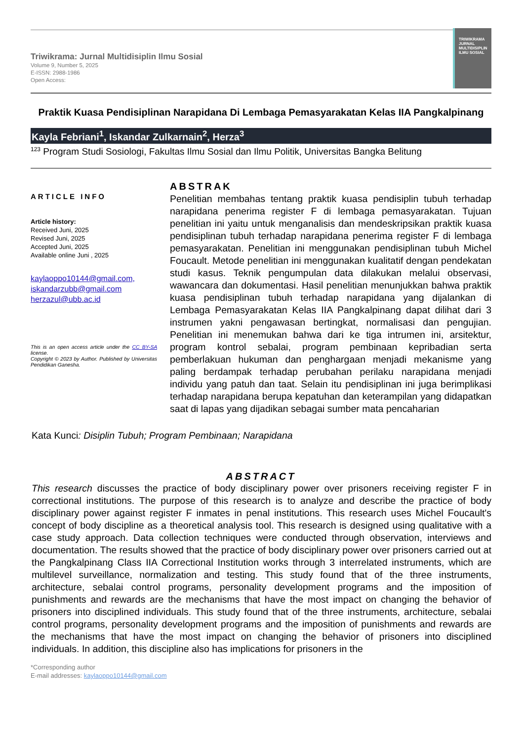Triwikrama: Jurnal Multidisiplin Ilmu Sosial
Volume 9, Number 5, 2025
E-ISSN: 2988-1986
Open Access:
TRIWIKRAMA
JURNAL MULTIDISIPLIN ILMU SOSIAL
Praktik Kuasa Pendisiplinan Narapidana Di Lembaga Pemasyarakatan Kelas IIA Pangkalpinang
Kayla Febriani<sup>1</sup>, Iskandar Zulkarnain<sup>2</sup>, Herza<sup>3</sup>
<sup>123</sup> Program Studi Sosiologi, Fakultas Ilmu Sosial dan Ilmu Politik, Universitas Bangka Belitung
ARTICLE INFO
Article history:
Received Juni, 2025
Revised Juni, 2025
Accepted Juni, 2025
Available online Juni , 2025
kaylaoppo10144@gmail.com,
iskandarzubb@gmail.com
herzazul@ubb.ac.id
This is an open access article under the CC BY-SA license.
Copyright © 2023 by Author. Published by Universitas Pendidikan Ganesha.
ABSTRAK
Penelitian membahas tentang praktik kuasa pendisiplin tubuh terhadap narapidana penerima register F di lembaga pemasyarakatan. Tujuan penelitian ini yaitu untuk menganalisis dan mendeskripsikan praktik kuasa pendisiplinan tubuh terhadap narapidana penerima register F di lembaga pemasyarakatan. Penelitian ini menggunakan pendisiplinan tubuh Michel Foucault. Metode penelitian ini menggunakan kualitatif dengan pendekatan studi kasus. Teknik pengumpulan data dilakukan melalui observasi, wawancara dan dokumentasi. Hasil penelitian menunjukkan bahwa praktik kuasa pendisiplinan tubuh terhadap narapidana yang dijalankan di Lembaga Pemasyarakatan Kelas IIA Pangkalpinang dapat dilihat dari 3 instrumen yakni pengawasan bertingkat, normalisasi dan pengujian. Penelitian ini menemukan bahwa dari ke tiga intrumen ini, arsitektur, program kontrol sebalai, program pembinaan kepribadian serta pemberlakuan hukuman dan penghargaan menjadi mekanisme yang paling berdampak terhadap perubahan perilaku narapidana menjadi individu yang patuh dan taat. Selain itu pendisiplinan ini juga berimplikasi terhadap narapidana berupa kepatuhan dan keterampilan yang didapatkan saat di lapas yang dijadikan sebagai sumber mata pencaharian
Kata Kunci: Disiplin Tubuh; Program Pembinaan; Narapidana
ABSTRACT
This research discusses the practice of body disciplinary power over prisoners receiving register F in correctional institutions. The purpose of this research is to analyze and describe the practice of body disciplinary power against register F inmates in penal institutions. This research uses Michel Foucault's concept of body discipline as a theoretical analysis tool. This research is designed using qualitative with a case study approach. Data collection techniques were conducted through observation, interviews and documentation. The results showed that the practice of body disciplinary power over prisoners carried out at the Pangkalpinang Class IIA Correctional Institution works through 3 interrelated instruments, which are multilevel surveillance, normalization and testing. This study found that of the three instruments, architecture, sebalai control programs, personality development programs and the imposition of punishments and rewards are the mechanisms that have the most impact on changing the behavior of prisoners into disciplined individuals. This study found that of the three instruments, architecture, sebalai control programs, personality development programs and the imposition of punishments and rewards are the mechanisms that have the most impact on changing the behavior of prisoners into disciplined individuals. In addition, this discipline also has implications for prisoners in the
*Corresponding author
E-mail addresses: kaylaoppo10144@gmail.com